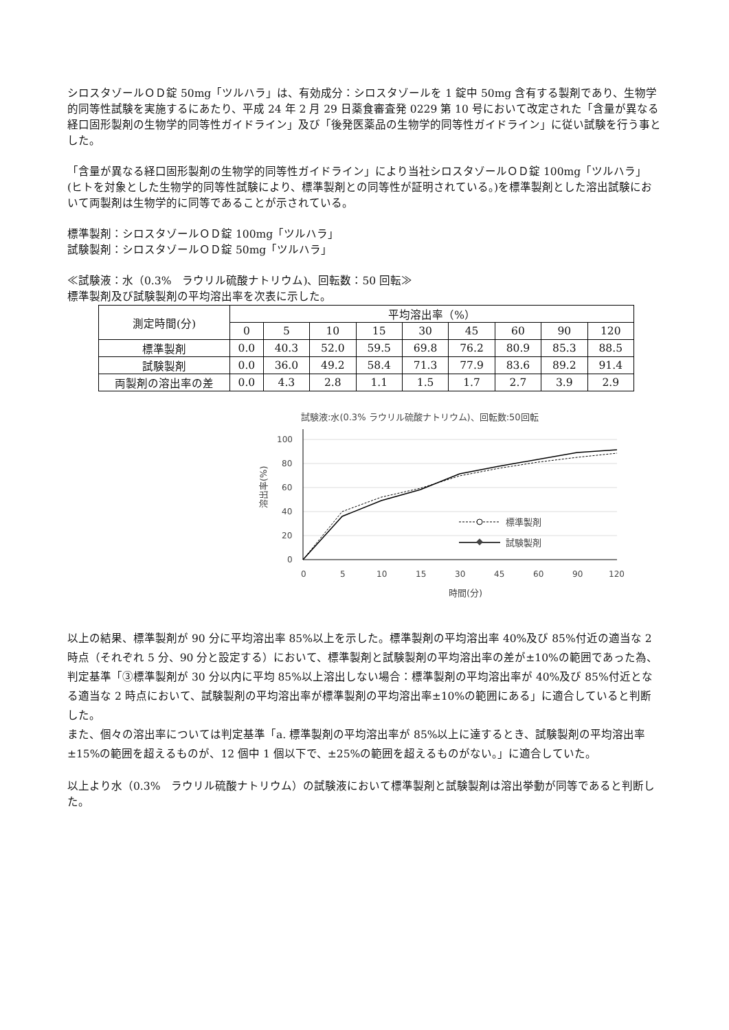シロスタゾールＯＤ錠 50mg「ツルハラ」は、有効成分：シロスタゾールを 1 錠中 50mg 含有する製剤であり、生物学的同等性試験を実施するにあたり、平成 24 年 2 月 29 日薬食審査発 0229 第 10 号において改定された「含量が異なる経口固形製剤の生物学的同等性ガイドライン」及び「後発医薬品の生物学的同等性ガイドライン」に従い試験を行う事とした。
「含量が異なる経口固形製剤の生物学的同等性ガイドライン」により当社シロスタゾールＯＤ錠 100mg「ツルハラ」(ヒトを対象とした生物学的同等性試験により、標準製剤との同等性が証明されている。)を標準製剤とした溶出試験において両製剤は生物学的に同等であることが示されている。
標準製剤：シロスタゾールＯＤ錠 100mg「ツルハラ」
試験製剤：シロスタゾールＯＤ錠 50mg「ツルハラ」
≪試験液：水（0.3%　ラウリル硫酸ナトリウム)、回転数：50 回転≫
標準製剤及び試験製剤の平均溶出率を次表に示した。
| 測定時間(分) | 平均溶出率（%） | | | | | | | | |
| --- | --- | --- | --- | --- | --- | --- | --- | --- | --- |
| | 0 | 5 | 10 | 15 | 30 | 45 | 60 | 90 | 120 |
| 標準製剤 | 0.0 | 40.3 | 52.0 | 59.5 | 69.8 | 76.2 | 80.9 | 85.3 | 88.5 |
| 試験製剤 | 0.0 | 36.0 | 49.2 | 58.4 | 71.3 | 77.9 | 83.6 | 89.2 | 91.4 |
| 両製剤の溶出率の差 | 0.0 | 4.3 | 2.8 | 1.1 | 1.5 | 1.7 | 2.7 | 3.9 | 2.9 |
試験液:水(0.3% ラウリル硫酸ナトリウム)、回転数:50回転
100
80
60
40
20
0
0
5
10
15
30
45
60
90
120
時間(分)
溶出率(%)
標準製剤
試験製剤
以上の結果、標準製剤が 90 分に平均溶出率 85%以上を示した。標準製剤の平均溶出率 40%及び 85%付近の適当な 2 時点（それぞれ 5 分、90 分と設定する）において、標準製剤と試験製剤の平均溶出率の差が±10%の範囲であった為、判定基準「③標準製剤が 30 分以内に平均 85%以上溶出しない場合：標準製剤の平均溶出率が 40%及び 85%付近となる適当な 2 時点において、試験製剤の平均溶出率が標準製剤の平均溶出率±10%の範囲にある」に適合していると判断した。
また、個々の溶出率については判定基準「a. 標準製剤の平均溶出率が 85%以上に達するとき、試験製剤の平均溶出率±15%の範囲を超えるものが、12 個中 1 個以下で、±25%の範囲を超えるものがない。」に適合していた。
以上より水（0.3%　ラウリル硫酸ナトリウム）の試験液において標準製剤と試験製剤は溶出挙動が同等であると判断した。